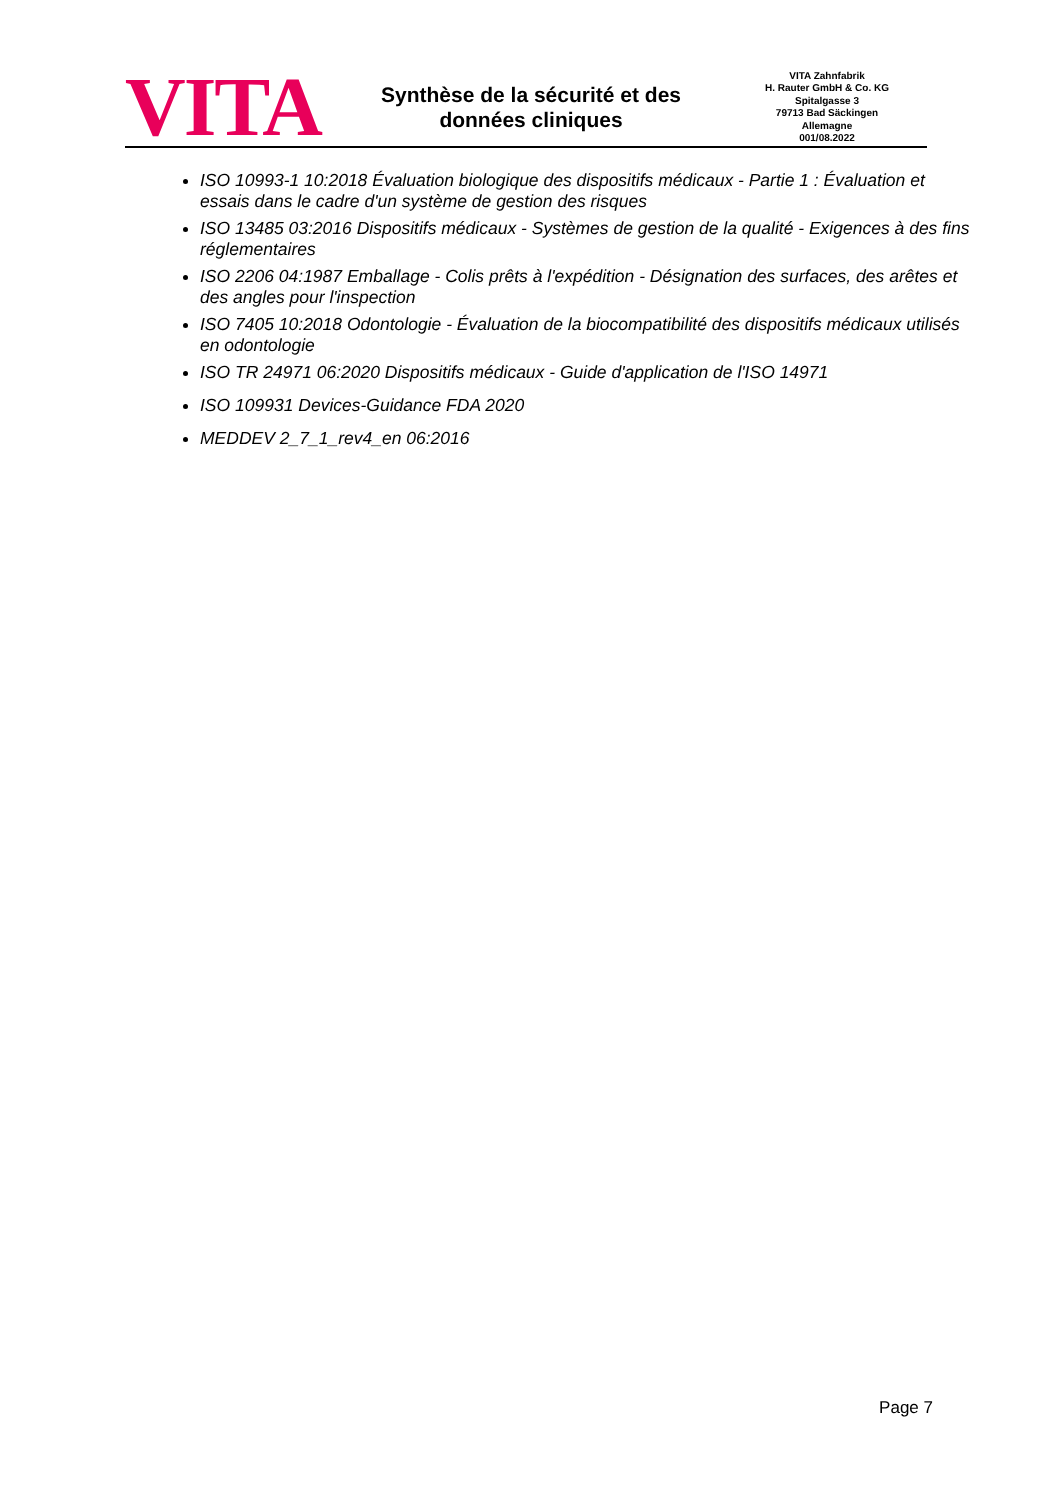VITA
Synthèse de la sécurité et des
données cliniques
VITA Zahnfabrik
H. Rauter GmbH & Co. KG
Spitalgasse 3
79713 Bad Säckingen
Allemagne
001/08.2022
ISO 10993-1 10:2018 Évaluation biologique des dispositifs médicaux - Partie 1 : Évaluation et essais dans le cadre d'un système de gestion des risques
ISO 13485 03:2016 Dispositifs médicaux - Systèmes de gestion de la qualité - Exigences à des fins réglementaires
ISO 2206 04:1987 Emballage - Colis prêts à l'expédition - Désignation des surfaces, des arêtes et des angles pour l'inspection
ISO 7405 10:2018 Odontologie - Évaluation de la biocompatibilité des dispositifs médicaux utilisés en odontologie
ISO TR 24971 06:2020 Dispositifs médicaux - Guide d'application de l'ISO 14971
ISO 109931 Devices-Guidance FDA 2020
MEDDEV 2_7_1_rev4_en 06:2016
Page 7